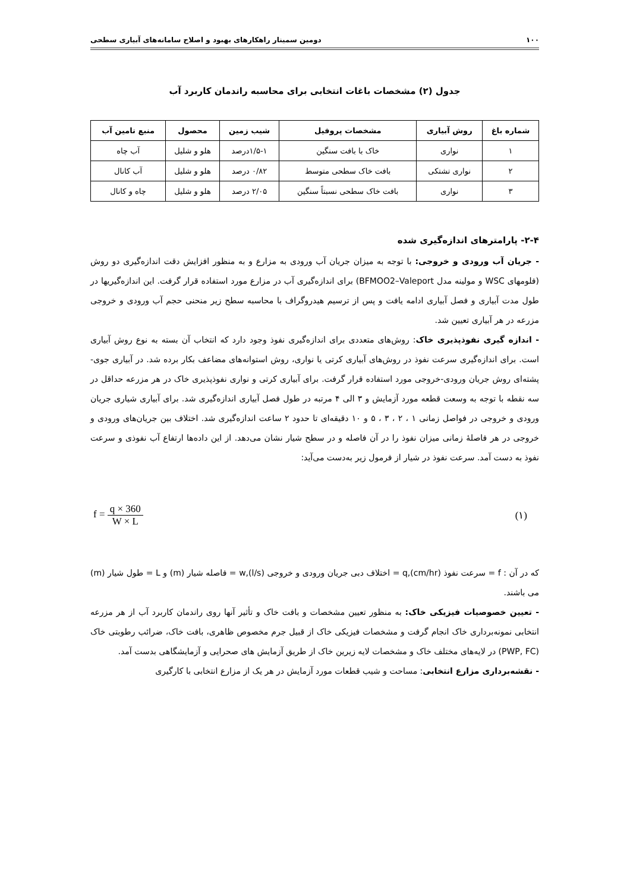۱۰۰ دومین سمینار راهکارهای بهبود و اصلاح سامانه‌های آبیاری سطحی
جدول (۲) مشخصات باغات انتخابی برای محاسبه راندمان کاربرد آب
| شماره باغ | روش آبیاری | مشخصات پروفیل | شیب زمین | محصول | منبع تامین آب |
| --- | --- | --- | --- | --- | --- |
| ۱ | نواری | خاک با بافت سنگین | ۱/۵-۱درصد | هلو و شلیل | آب چاه |
| ۲ | نواری تشتکی | بافت خاک سطحی متوسط | ۰/۸۲ درصد | هلو و شلیل | آب کانال |
| ۳ | نواری | بافت خاک سطحی نسبتاً سنگین | ۲/۰۵ درصد | هلو و شلیل | چاه و کانال |
۲-۴- پارامترهای اندازه‌گیری شده
- جریان آب ورودی و خروجی: با توجه به میزان جریان آب ورودی به مزارع و به منظور افزایش دقت اندازه‌گیری دو روش (فلومهای WSC و مولینه مدل BFMOO2–Valeport) برای اندازه‌گیری آب در مزارع مورد استفاده قرار گرفت. این اندازه‌گیریها در طول مدت آبیاری و فصل آبیاری ادامه یافت و پس از ترسیم هیدروگراف با محاسبه سطح زیر منحنی حجم آب ورودی و خروجی مزرعه در هر آبیاری تعیین شد.
- اندازه گیری نفوذپذیری خاک: روش‌های متعددی برای اندازه‌گیری نفوذ وجود دارد که انتخاب آن بسته به نوع روش آبیاری است. برای اندازه‌گیری سرعت نفوذ در روش‌های آبیاری کرتی یا نواری، روش استوانه‌های مضاعف بکار برده شد. در آبیاری جوی-پشته‌ای روش جریان ورودی-خروجی مورد استفاده قرار گرفت. برای آبیاری کرتی و نواری نفوذپذیری خاک در هر مزرعه حداقل در سه نقطه با توجه به وسعت قطعه مورد آزمایش و ۳ الی ۴ مرتبه در طول فصل آبیاری اندازه‌گیری شد. برای آبیاری شیاری جریان ورودی و خروجی در فواصل زمانی ۱ ، ۲ ، ۳ ، ۵ و ۱۰ دقیقه‌ای تا حدود ۲ ساعت اندازه‌گیری شد. اختلاف بین جریان‌های ورودی و خروجی در هر فاصلهٔ زمانی میزان نفوذ را در آن فاصله و در سطح شیار نشان می‌دهد. از این داده‌ها ارتفاع آب نفوذی و سرعت نفوذ به دست آمد. سرعت نفوذ در شیار از فرمول زیر به‌دست می‌آید:
f = q × 360 W × L (۱)
که در آن : f = سرعت نفوذ q,(cm/hr) = اختلاف دبی جریان ورودی و خروجی w,(l/s) = فاصله شیار (m) و L = طول شیار (m) می باشند.
- تعیین خصوصیات فیزیکی خاک: به منظور تعیین مشخصات و بافت خاک و تأثیر آنها روی راندمان کاربرد آب از هر مزرعه انتخابی نمونه‌برداری خاک انجام گرفت و مشخصات فیزیکی خاک از قبیل جرم مخصوص ظاهری، بافت خاک، ضرائب رطوبتی خاک (PWP, FC) در لایه‌های مختلف خاک و مشخصات لایه زیرین خاک از طریق آزمایش های صحرایی و آزمایشگاهی بدست آمد.
- نقشه‌برداری مزارع انتخابی: مساحت و شیب قطعات مورد آزمایش در هر یک از مزارع انتخابی با کارگیری